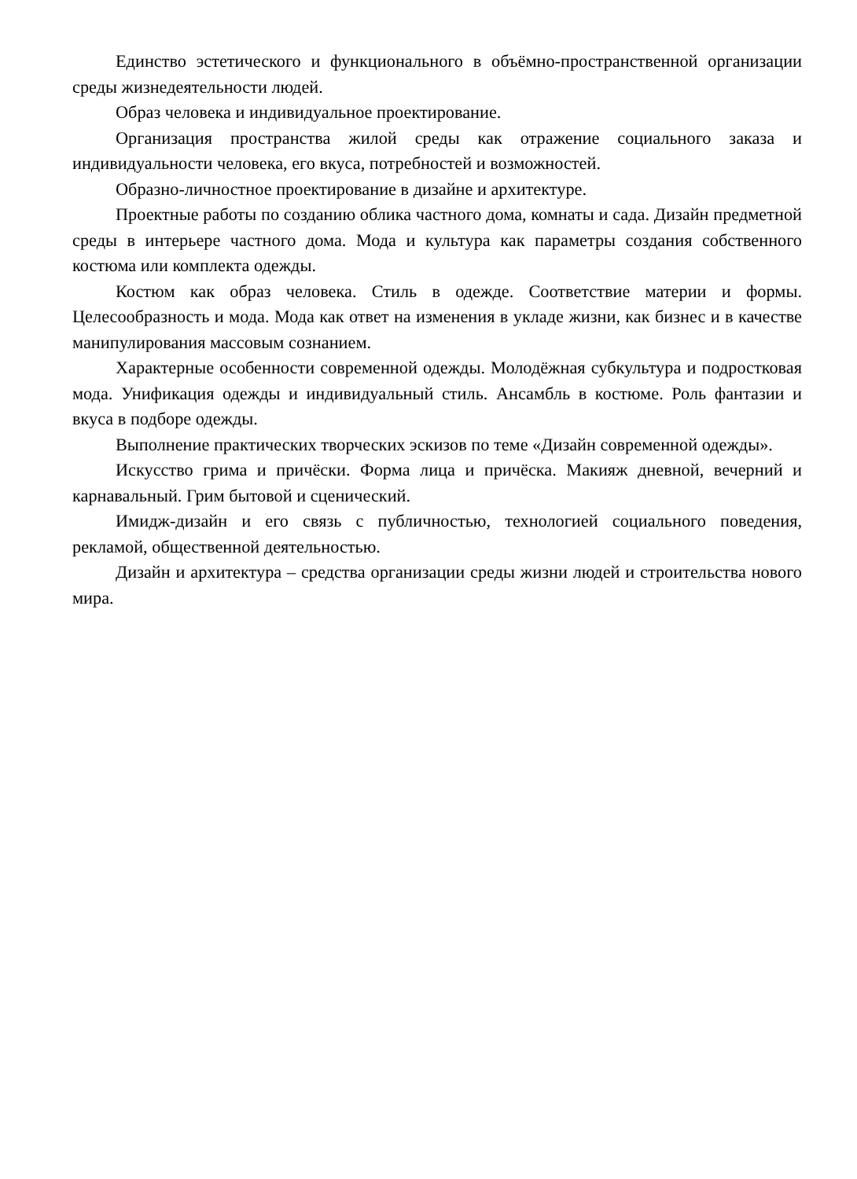Единство эстетического и функционального в объёмно-пространственной организации среды жизнедеятельности людей.
Образ человека и индивидуальное проектирование.
Организация пространства жилой среды как отражение социального заказа и индивидуальности человека, его вкуса, потребностей и возможностей.
Образно-личностное проектирование в дизайне и архитектуре.
Проектные работы по созданию облика частного дома, комнаты и сада. Дизайн предметной среды в интерьере частного дома. Мода и культура как параметры создания собственного костюма или комплекта одежды.
Костюм как образ человека. Стиль в одежде. Соответствие материи и формы. Целесообразность и мода. Мода как ответ на изменения в укладе жизни, как бизнес и в качестве манипулирования массовым сознанием.
Характерные особенности современной одежды. Молодёжная субкультура и подростковая мода. Унификация одежды и индивидуальный стиль. Ансамбль в костюме. Роль фантазии и вкуса в подборе одежды.
Выполнение практических творческих эскизов по теме «Дизайн современной одежды».
Искусство грима и причёски. Форма лица и причёска. Макияж дневной, вечерний и карнавальный. Грим бытовой и сценический.
Имидж-дизайн и его связь с публичностью, технологией социального поведения, рекламой, общественной деятельностью.
Дизайн и архитектура – средства организации среды жизни людей и строительства нового мира.